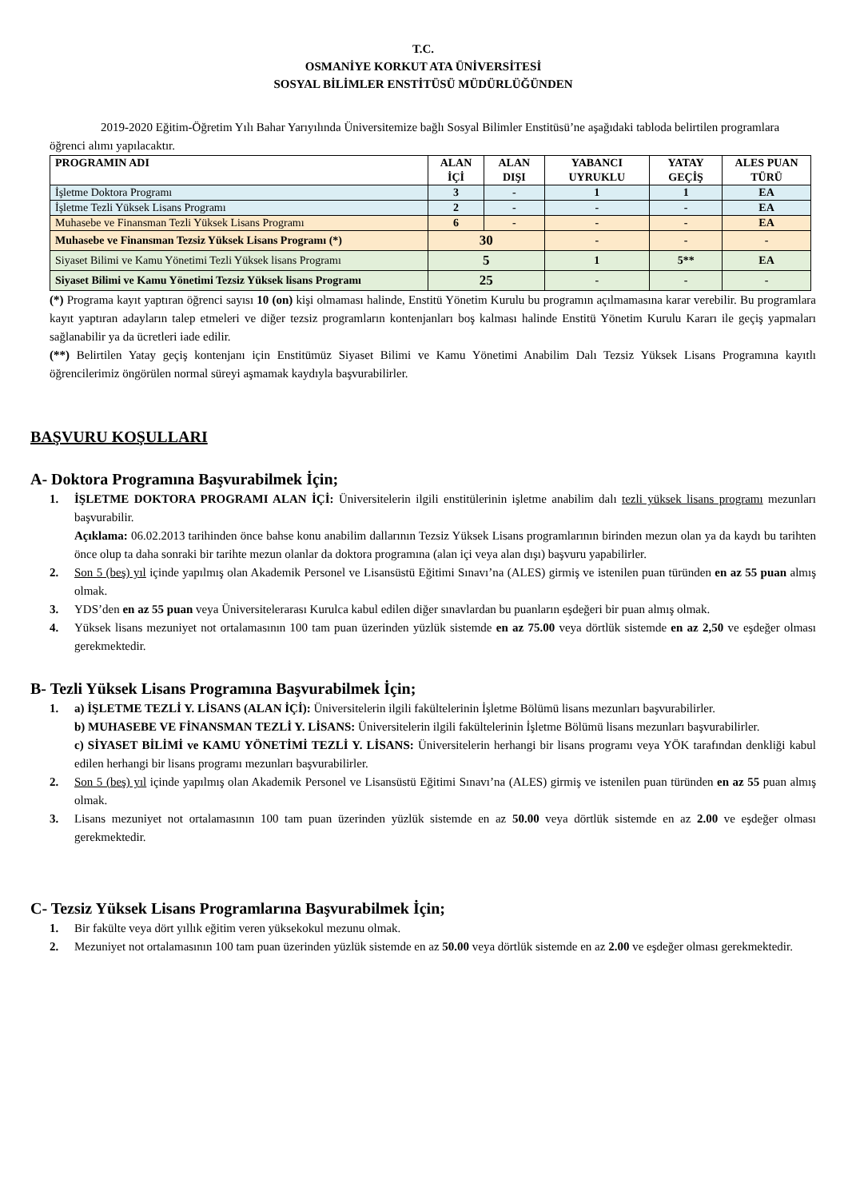T.C.
OSMANİYE KORKUT ATA ÜNİVERSİTESİ
SOSYAL BİLİMLER ENSTİTÜSÜ MÜDÜRLÜĞÜNDEN
2019-2020 Eğitim-Öğretim Yılı Bahar Yarıyılında Üniversitemize bağlı Sosyal Bilimler Enstitüsü’ne aşağıdaki tabloda belirtilen programlara öğrenci alımı yapılacaktır.
| PROGRAMIN ADI | ALAN İÇİ | ALAN DIŞI | YABANCI UYRUKLU | YATAY GEÇİŞ | ALES PUAN TÜRÜ |
| --- | --- | --- | --- | --- | --- |
| İşletme Doktora Programı | 3 | - | 1 | 1 | EA |
| İşletme Tezli Yüksek Lisans Programı | 2 | - | - | - | EA |
| Muhasebe ve Finansman Tezli Yüksek Lisans Programı | 6 | - | - | - | EA |
| Muhasebe ve Finansman Tezsiz Yüksek Lisans Programı (*) | 30 | | - | - | - |
| Siyaset Bilimi ve Kamu Yönetimi Tezli Yüksek lisans Programı | 5 | | 1 | 5** | EA |
| Siyaset Bilimi ve Kamu Yönetimi Tezsiz Yüksek lisans Programı | 25 | | - | - | - |
(*) Programa kayıt yaptıran öğrenci sayısı 10 (on) kişi olmaması halinde, Enstitü Yönetim Kurulu bu programın açılmamasına karar verebilir. Bu programlara kayıt yaptıran adayların talep etmeleri ve diğer tezsiz programların kontenjanları boş kalması halinde Enstitü Yönetim Kurulu Kararı ile geçiş yapmaları sağlanabilir ya da ücretleri iade edilir.
(**) Belirtilen Yatay geçiş kontenjanı için Enstitümüz Siyaset Bilimi ve Kamu Yönetimi Anabilim Dalı Tezsiz Yüksek Lisans Programına kayıtlı öğrencilerimiz öngörülen normal süreyi aşmamak kaydıyla başvurabilirler.
BAŞVURU KOŞULLARI
A- Doktora Programına Başvurabilmek İçin;
1. İŞLETME DOKTORA PROGRAMI ALAN İÇİ: Üniversitelerin ilgili enstitülerinin işletme anabilim dalı tezli yüksek lisans programı mezunları başvurabilir.
Açıklama: 06.02.2013 tarihinden önce bahse konu anabilim dallarının Tezsiz Yüksek Lisans programlarının birinden mezun olan ya da kaydı bu tarihten önce olup ta daha sonraki bir tarihte mezun olanlar da doktora programına (alan içi veya alan dışı) başvuru yapabilirler.
2. Son 5 (beş) yıl içinde yapılmış olan Akademik Personel ve Lisansüstü Eğitimi Sınavı’na (ALES) girmiş ve istenilen puan türünden en az 55 puan almış olmak.
3. YDS’den en az 55 puan veya Üniversitelerarası Kurulca kabul edilen diğer sınavlardan bu puanların eşdeğeri bir puan almış olmak.
4. Yüksek lisans mezuniyet not ortalamasının 100 tam puan üzerinden yüzlük sistemde en az 75.00 veya dörtlük sistemde en az 2,50 ve eşdeğer olması gerekmektedir.
B- Tezli Yüksek Lisans Programına Başvurabilmek İçin;
1. a) İŞLETME TEZLİ Y. LİSANS (ALAN İÇİ): Üniversitelerin ilgili fakültelerinin İşletme Bölümü lisans mezunları başvurabilirler.
b) MUHASEBE VE FİNANSMAN TEZLİ Y. LİSANS: Üniversitelerin ilgili fakültelerinin İşletme Bölümü lisans mezunları başvurabilirler.
c) SİYASET BİLİMİ ve KAMU YÖNETİMİ TEZLİ Y. LİSANS: Üniversitelerin herhangi bir lisans programı veya YÖK tarafından denkliği kabul edilen herhangi bir lisans programı mezunları başvurabilirler.
2. Son 5 (beş) yıl içinde yapılmış olan Akademik Personel ve Lisansüstü Eğitimi Sınavı’na (ALES) girmiş ve istenilen puan türünden en az 55 puan almış olmak.
3. Lisans mezuniyet not ortalamasının 100 tam puan üzerinden yüzlük sistemde en az 50.00 veya dörtlük sistemde en az 2.00 ve eşdeğer olması gerekmektedir.
C- Tezsiz Yüksek Lisans Programlarına Başvurabilmek İçin;
1. Bir fakülte veya dört yıllık eğitim veren yüksekokul mezunu olmak.
2. Mezuniyet not ortalamasının 100 tam puan üzerinden yüzlük sistemde en az 50.00 veya dörtlük sistemde en az 2.00 ve eşdeğer olması gerekmektedir.